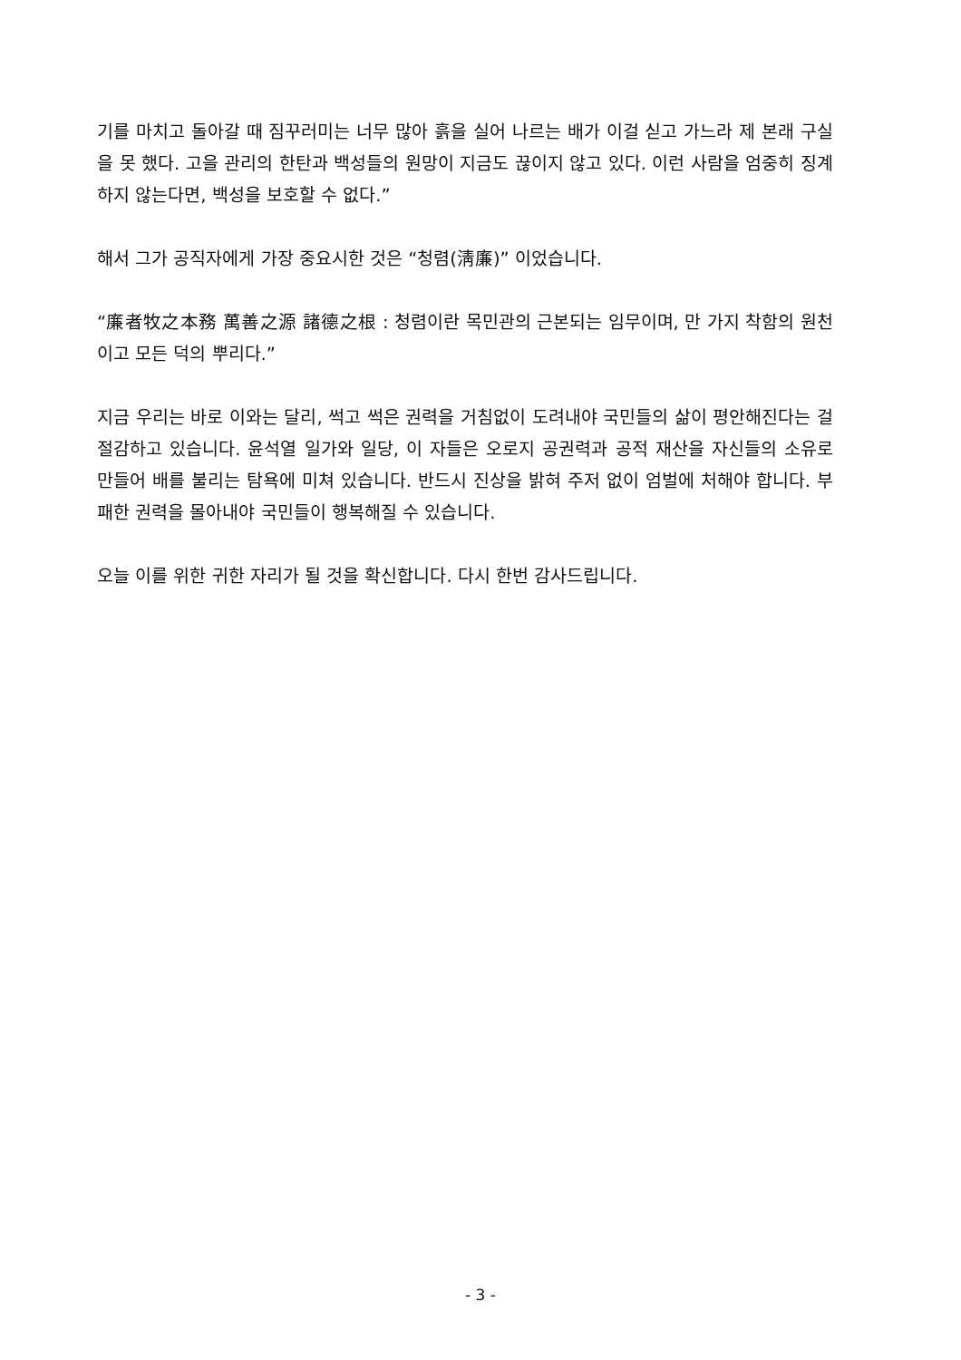기를 마치고 돌아갈 때 짐꾸러미는 너무 많아 흙을 실어 나르는 배가 이걸 싣고 가느라 제 본래 구실을 못 했다. 고을 관리의 한탄과 백성들의 원망이 지금도 끊이지 않고 있다. 이런 사람을 엄중히 징계하지 않는다면, 백성을 보호할 수 없다.”
해서 그가 공직자에게 가장 중요시한 것은 “청렴(淸廉)” 이었습니다.
“廉者牧之本務 萬善之源 諸德之根 : 청렴이란 목민관의 근본되는 임무이며, 만 가지 착함의 원천이고 모든 덕의 뿌리다.”
지금 우리는 바로 이와는 달리, 썩고 썩은 권력을 거침없이 도려내야 국민들의 삶이 평안해진다는 걸 절감하고 있습니다. 윤석열 일가와 일당, 이 자들은 오로지 공권력과 공적 재산을 자신들의 소유로 만들어 배를 불리는 탐욕에 미쳐 있습니다. 반드시 진상을 밝혀 주저 없이 엄벌에 처해야 합니다. 부패한 권력을 몰아내야 국민들이 행복해질 수 있습니다.
오늘 이를 위한 귀한 자리가 될 것을 확신합니다. 다시 한번 감사드립니다.
- 3 -